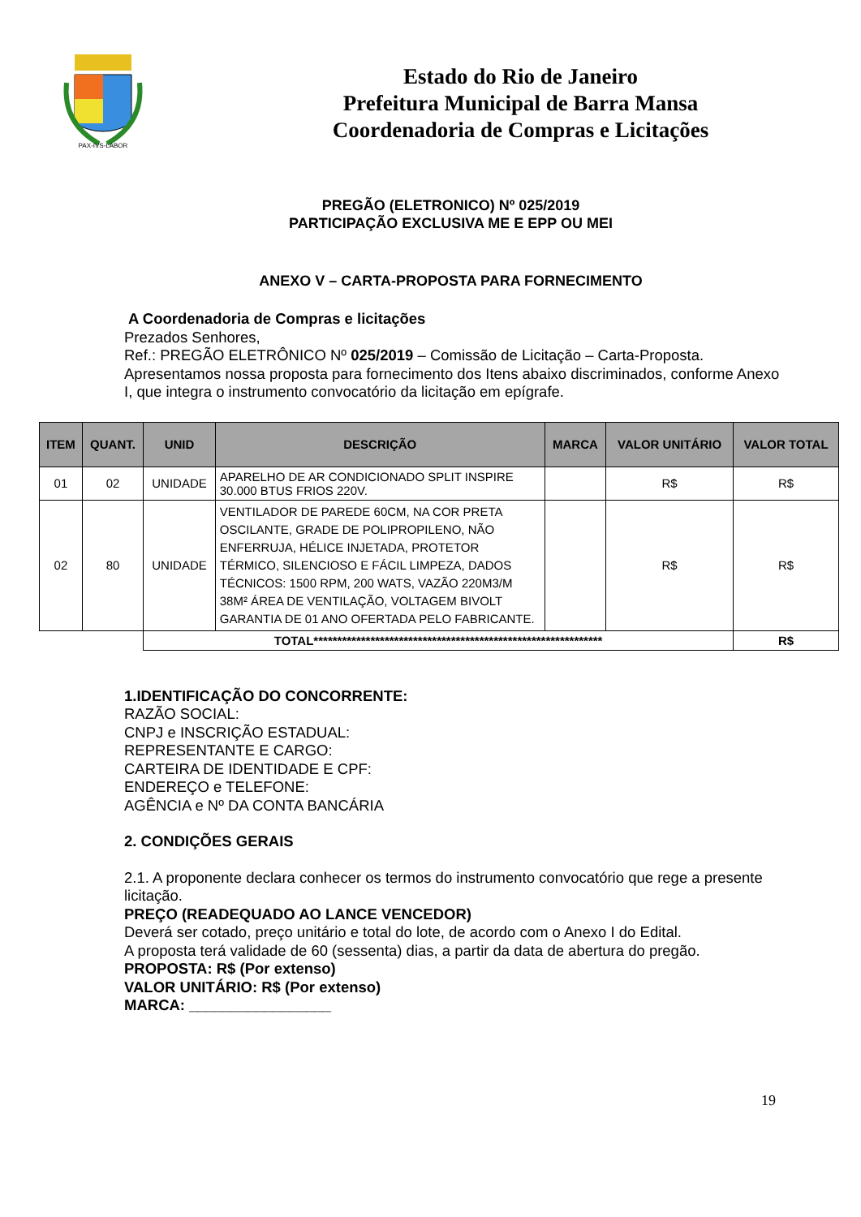PAX-IVS-LABOR
Estado do Rio de Janeiro
Prefeitura Municipal de Barra Mansa
Coordenadoria de Compras e Licitações
PREGÃO (ELETRONICO) Nº 025/2019
PARTICIPAÇÃO EXCLUSIVA ME E EPP OU MEI
ANEXO V – CARTA-PROPOSTA PARA FORNECIMENTO
A Coordenadoria de Compras e licitações
Prezados Senhores,
Ref.: PREGÃO ELETRÔNICO Nº 025/2019 – Comissão de Licitação – Carta-Proposta.
Apresentamos nossa proposta para fornecimento dos Itens abaixo discriminados, conforme Anexo I, que integra o instrumento convocatório da licitação em epígrafe.
| ITEM | QUANT. | UNID | DESCRIÇÃO | MARCA | VALOR UNITÁRIO | VALOR TOTAL |
| --- | --- | --- | --- | --- | --- | --- |
| 01 | 02 | UNIDADE | APARELHO DE AR CONDICIONADO SPLIT INSPIRE 30.000 BTUS FRIOS 220V. | | R$ | R$ |
| 02 | 80 | UNIDADE | VENTILADOR DE PAREDE 60CM, NA COR PRETA OSCILANTE, GRADE DE POLIPROPILENO, NÃO ENFERRUJA, HÉLICE INJETADA, PROTETOR TÉRMICO, SILENCIOSO E FÁCIL LIMPEZA, DADOS TÉCNICOS: 1500 RPM, 200 WATS, VAZÃO 220M3/M 38M² ÁREA DE VENTILAÇÃO, VOLTAGEM BIVOLT GARANTIA DE 01 ANO OFERTADA PELO FABRICANTE. | | R$ | R$ |
| | | TOTAL************************************************************* | | | | R$ |
1.IDENTIFICAÇÃO DO CONCORRENTE:
RAZÃO SOCIAL:
CNPJ e INSCRIÇÃO ESTADUAL:
REPRESENTANTE E CARGO:
CARTEIRA DE IDENTIDADE E CPF:
ENDEREÇO e TELEFONE:
AGÊNCIA e Nº DA CONTA BANCÁRIA
2. CONDIÇÕES GERAIS
2.1. A proponente declara conhecer os termos do instrumento convocatório que rege a presente licitação.
PREÇO (READEQUADO AO LANCE VENCEDOR)
Deverá ser cotado, preço unitário e total do lote, de acordo com o Anexo I do Edital.
A proposta terá validade de 60 (sessenta) dias, a partir da data de abertura do pregão.
PROPOSTA: R$ (Por extenso)
VALOR UNITÁRIO: R$ (Por extenso)
MARCA: _________________
19